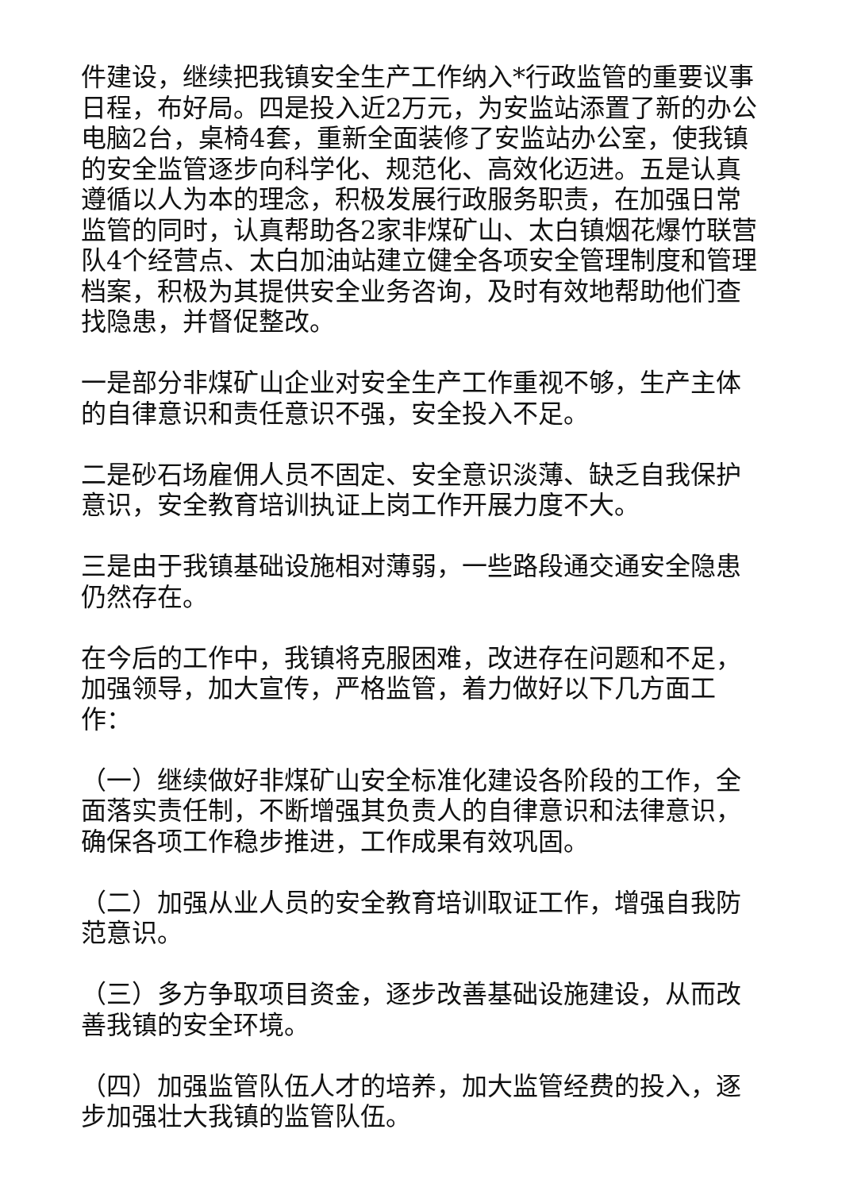件建设，继续把我镇安全生产工作纳入*行政监管的重要议事日程，布好局。四是投入近2万元，为安监站添置了新的办公电脑2台，桌椅4套，重新全面装修了安监站办公室，使我镇的安全监管逐步向科学化、规范化、高效化迈进。五是认真遵循以人为本的理念，积极发展行政服务职责，在加强日常监管的同时，认真帮助各2家非煤矿山、太白镇烟花爆竹联营队4个经营点、太白加油站建立健全各项安全管理制度和管理档案，积极为其提供安全业务咨询，及时有效地帮助他们查找隐患，并督促整改。
一是部分非煤矿山企业对安全生产工作重视不够，生产主体的自律意识和责任意识不强，安全投入不足。
二是砂石场雇佣人员不固定、安全意识淡薄、缺乏自我保护意识，安全教育培训执证上岗工作开展力度不大。
三是由于我镇基础设施相对薄弱，一些路段通交通安全隐患仍然存在。
在今后的工作中，我镇将克服困难，改进存在问题和不足，加强领导，加大宣传，严格监管，着力做好以下几方面工作：
（一）继续做好非煤矿山安全标准化建设各阶段的工作，全面落实责任制，不断增强其负责人的自律意识和法律意识，确保各项工作稳步推进，工作成果有效巩固。
（二）加强从业人员的安全教育培训取证工作，增强自我防范意识。
（三）多方争取项目资金，逐步改善基础设施建设，从而改善我镇的安全环境。
（四）加强监管队伍人才的培养，加大监管经费的投入，逐步加强壮大我镇的监管队伍。